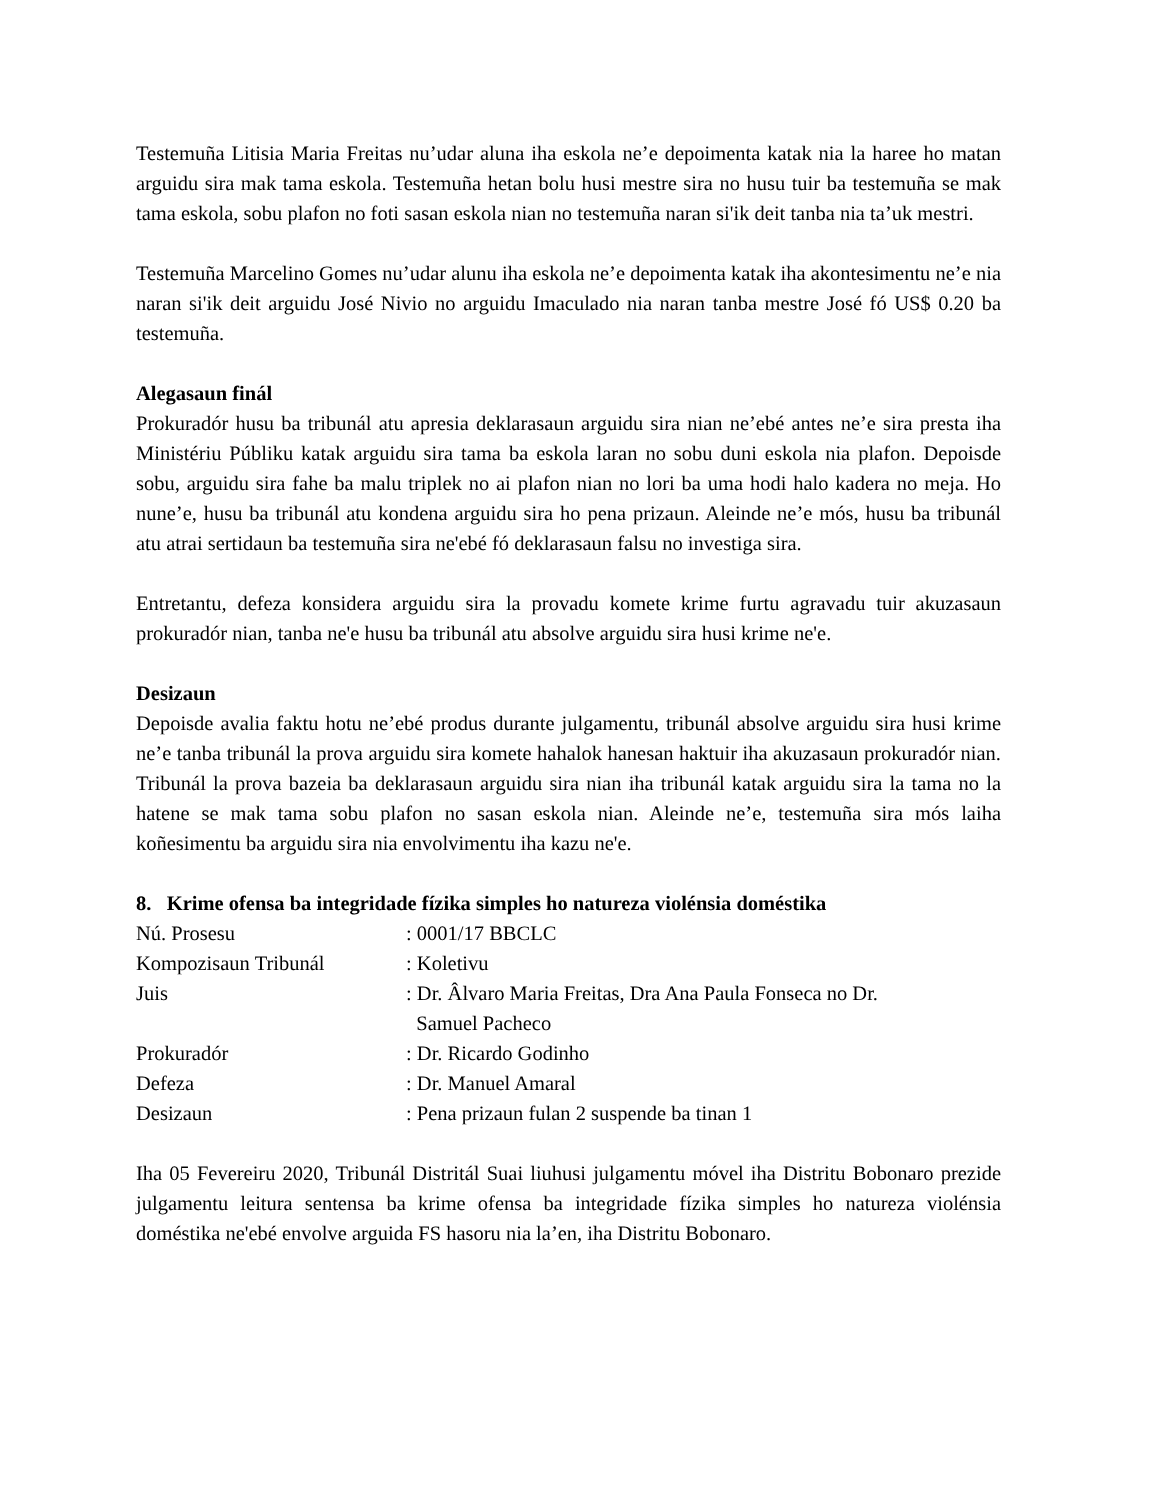Testemuña Litisia Maria Freitas nu’udar aluna iha eskola ne’e depoimenta katak nia la haree ho matan arguidu sira mak tama eskola. Testemuña hetan bolu husi mestre sira no husu tuir ba testemuña se mak tama eskola, sobu plafon no foti sasan eskola nian no testemuña naran si'ik deit tanba nia ta’uk mestri.
Testemuña Marcelino Gomes nu’udar alunu iha eskola ne’e depoimenta katak iha akontesimentu ne’e nia naran si'ik deit arguidu José Nivio no arguidu Imaculado nia naran tanba mestre José fó US$ 0.20 ba testemuña.
Alegasaun finál
Prokuradór husu ba tribunál atu apresia deklarasaun arguidu sira nian ne’ebé antes ne’e sira presta iha Ministériu Públiku katak arguidu sira tama ba eskola laran no sobu duni eskola nia plafon. Depoisde sobu, arguidu sira fahe ba malu triplek no ai plafon nian no lori ba uma hodi halo kadera no meja. Ho nune’e, husu ba tribunál atu kondena arguidu sira ho pena prizaun. Aleinde ne’e mós, husu ba tribunál atu atrai sertidaun ba testemuña sira ne'ebé fó deklarasaun falsu no investiga sira.
Entretantu, defeza konsidera arguidu sira la provadu komete krime furtu agravadu tuir akuzasaun prokuradór nian, tanba ne'e husu ba tribunál atu absolve arguidu sira husi krime ne'e.
Desizaun
Depoisde avalia faktu hotu ne’ebé produs durante julgamentu, tribunál absolve arguidu sira husi krime ne’e tanba tribunál la prova arguidu sira komete hahalok hanesan haktuir iha akuzasaun prokuradór nian. Tribunál la prova bazeia ba deklarasaun arguidu sira nian iha tribunál katak arguidu sira la tama no la hatene se mak tama sobu plafon no sasan eskola nian. Aleinde ne’e, testemuña sira mós laiha koñesimentu ba arguidu sira nia envolvimentu iha kazu ne'e.
8. Krime ofensa ba integridade fízika simples ho natureza violénsia doméstika
| Nú. Prosesu | : 0001/17 BBCLC |
| Kompozisaun Tribunál | : Koletivu |
| Juis | : Dr. Âlvaro Maria Freitas, Dra Ana Paula Fonseca no Dr. Samuel Pacheco |
| Prokuradór | : Dr. Ricardo Godinho |
| Defeza | : Dr. Manuel Amaral |
| Desizaun | : Pena prizaun fulan 2 suspende ba tinan 1 |
Iha 05 Fevereiru 2020, Tribunál Distritál Suai liuhusi julgamentu móvel iha Distritu Bobonaro prezide julgamentu leitura sentensa ba krime ofensa ba integridade fízika simples ho natureza violénsia doméstika ne'ebé envolve arguida FS hasoru nia la’en, iha Distritu Bobonaro.